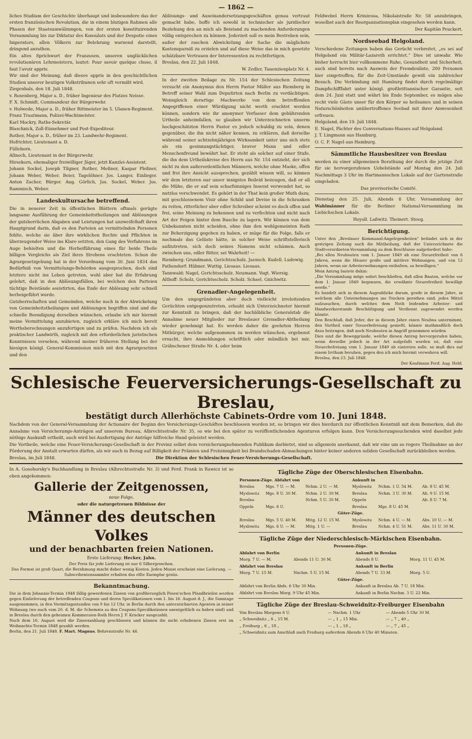— 1862 —
liches Studium der Geschichte überhaupt und insbesondere das der ersten französischen Revolution, die in einem blutigen Rahmen alle Phasen der Staatsumwälzungen, von der ersten konstituirenden Versammlung bis zur Diktatur des Konsulats und der Despotie eines Imperators, allen Völkern zur Belehrung warnend darstellt, dringend anrathen.
Ein altes Sprichwort der Franzosen, unseren unglücklichen revolutionären Lehrmeistern, lautet: Pour savoir quelque chose, il faut l'avoir appris.
Wir sind der Meinung, daß dieses appris in den geschichtlichen Studien unserer heutigen Volkstribunen sehr oft vermißt wird.
Ziegenhals, den 18. Juli 1848.
v. Rosenberg, Major a. D., früher Ingenieur des Platzes Neisse.
F. X. Schmidt, Commandeur der Bürgerwehr.
v. Holwede, Major a. D., früher Rittmeister im 5. Ulanen-Regiment.
Franz Trautmann, Polizei-Wachtmeister.
Karl Mockry, Raths-Sekretär.
Blaschnick, Zoll-Einnehmer und Post-Expediteur.
Rother, Major a. D., früher im 23. Landwehr-Regiment.
Hofrichter, Lieutenant a. D.
Fülleborn.
Allnoch, Lieutenant in der Bürgerwehr.
Hirsekorn, ehemaliger freiwilliger Jäger, jetzt Kanzlei-Assistent.
Johann Sockel, Joseph Tilgner, Rother, Meßner, Kaspar Pleßner, Johann Weber, Weber. Beier, Tagelöhner. Jos. Langer, Einlieger. Anton Zacher, Bürger. Aug. Görlich, Jos. Sockel, Weber. Jos. Rammisch, Weber.
Landeskultursache betreffend.
Die in neuerer Zeit in öffentlichen Blättern oftmals gerügte langsame Ausführung der Gemeinheitstheilungen und Ablösungen der gutsherrlichen Abgaben und Leistungen hat unzweifelhaft ihren Hauptgrund darin, daß es den Parteien an vermittelnden Personen fehlte, welche sie über ihre wirklichen Rechte und Pflichten in überzeugender Weise ins Klare setzten, den Gang des Verfahrens im Auge behielten und die Herbeiführung eines für beide Theile billigen Vergleichs als Ziel ihres Strebens erachteten. Schon die Agrargesetzgebung hat in der Verordnung vom 30. Juni 1834 das Bedürfniß von Vermittelungs-Behörden ausgesprochen, doch sind letztere nicht ins Leben getreten, wohl aber hat die Erfahrung gelehrt, daß in den Ablösungsfällen, bei welchen den Parteien tüchtige Beistände assistirten, das Ende der Ablösung sehr schnell herbeigeführt wurde.
Gutsherrschaften und Gemeinden, welche noch in der Abwickelung von Gemeinheitstheilungen und Ablösungen begriffen sind und die schnelle Beendigung derselben wünschen, erlaube ich mir hiermit meine Vermittelung anzubieten, zugleich erkläre ich mich bereit Werthsberechnungen anzufertigen und zu prüfen. Nachdem ich als praktischer Landwirth, zugleich mit den erforderlichen juristischen Kenntnissen versehen, während meiner früheren Stellung bei der hiesigen königl. General-Kommission mich mit den Agrargesetzen und den
Ablösungs- und Auseinandersetzungsgeschäften genau vertraut gemacht habe, hoffe ich sowohl in technischer als juridischer Beziehung den an mich als Beistand zu machenden Anforderungen völlig entsprechen zu können. Jederzeit soll es mein Bestreben sein, außer der raschen Abwickelung der Sache die möglichste Kostensparniß zu erzielen und auf diese Weise das in mich gesetzte schätzbare Vertrauen der Interessenten zu rechtfertigen.
Breslau, den 22. Juli 1848.
W. Zedler, Tauenzienplatz Nr. 4.
In der zweiten Beilage zu Nr. 154 der Schlesischen Zeitung versucht ein Anonymus den Herrn Pastor Müller aus Riemberg in Betreff seiner Wahl zum Deputirten nach Berlin zu verdächtigen. Wenngleich derartige Machwerke von dem betreffenden Angegriffenen einer Würdigung nicht werth erachtet werden können, sondern wie ihr anonymer Verfasser dem gebührenden Urtheile anheimfallen, so glauben wir Unterzeichneten unserm hochgeschätzten Herrn Pastor es jedoch schuldig zu sein, denen gegenüber, die ihn nicht näher kennen, zu erklären, daß derselbe während seiner achtzehnjährigen Wirksamkeit unter uns sich stets als ein gesinnungstüchtiger, braver Mann und edler Menschenfreund bewährt hat. Er steht als solcher auf einer Stufe, die ihn dem Urtheilskreise des Herrn aus Nr. 154 entzieht, der sich nicht zu den außerordentlichen Männern, welche ohne Maske, offen und frei ihre Ansicht aussprechen, gezählt wissen will, so können wir dem letzteren nur unser innigstes Beileid bezeugen, daß er all die Mühe, die er auf sein scharfsinniges Inserat verwendet hat, so nutzlos verschwendet. Es gehört in der That kein großer Muth dazu, mit geschlossenem Visir ohne Schild und Devise in die Schranken zu reiten, ritterlicher aber edler Schreiber scheint es doch offen und frei, seine Meinung zu bekennen und zu verfechten und nicht nach Art der Feigen hinter dem Busche zu lagern. Wir können von dem Unbekannten nicht scheiden, ohne ihm den wohlgemeinten Rath zur Beherzigung gegeben zu haben, er möge für die Folge, falls er nochmals das Gelüste hätte, in solcher Weise schriftstellerisch aufzutreten, sich doch seines Namens nicht schämen. Auch zwischen uns, edler Ritter, sei Wahrheit! —
Riemberg: Grundmann, Gerichtsscholz. Jaensch. Kudell. Ludewig.
Pathendorf: Hübner. Wuttig. Liesaus. Liesaus.
Tannwald: Nagel, Gerichtsscholz. Neumann. Vogt. Wiersig.
Althoff: Scholz, Gerichtsscholz. Scholz. Schael. Gnichwitz.
Grenadier-Angelegenheit.
Um den ungegründeten aber doch vielleicht irreleitenden Gerüchten entgegenzutreten, erlaubt sich Unterzeichneter hiermit zur Kenntniß zu bringen, daß der hochlöbliche Generalstab die Annahme neuer Mitglieder zur Breslauer Grenadier-Abtheilung wieder genehmigt hat. Es werden daher die geehrten Herren Mitbürger, welche aufgenommen zu werden wünschen, ergebenst ersucht, ihre Anmeldungen schriftlich oder mündlich bei mir, Gräbschener Straße Nr. 4, oder beim
Feldwebel Herrn Krinzessa, Nikolaistraße Nr. 58 anzubringen, woselbst auch der Reorganisationsplan eingesehen werden kann.
Der Kapitän Peuckert.
Nordseebad Helgoland.
Verschiedene Zeitungen haben das Gerücht verbreitet, „es sei auf Helgoland ein Militär-Lazareth errichtet.“ Dies ist unwahr. Wie bisher herrscht hier vollkommene Ruhe, Gesundheit und Sicherheit, auch sind bereits nach Ausweis der Fremdenliste, 200 Personen hier eingetroffen; für die Zeit-Umstände gewiß ein zahlreicher Besuch. Die Verbindung mit Hamburg findet durch regelmäßige Dampfschifffahrt unter königl. großbrittannischer Garantie, seit dem 24. Juni statt und währt bis Ende September, es mögen also recht viele Gäste unser für den Körper so heilsames und in seinen Naturschönheiten unübertroffenes Seebad mit ihrer Anwesenheit erfreuen.
Helgoland, den 19. Juli 1848.
E. Nagel, Pächter des Conversations-Hauses auf Helgoland.
J. T. Lingmann aus Hamburg.
O. C. F. Nagel aus Hamburg.
Sämmtliche Hausbesitzer von Breslau
werden zu einer allgemeinen Berathung der durch die jetzige Zeit für sie hervorgerufenen Uebelstände auf Montag den 24. Juli Nachmittags 3 Uhr im Hartmannschen Lokale auf der Gartenstraße eingeladen.
Das provisorische Comité.
Dienstag den 25. Juli, Abends 8 Uhr, Versammlung der Wahlmänner für die Berliner National-Versammlung im Liebichschen Lokale.
Hoyoll. Laßwitz. Theinert. Steeg.
Berichtigung.
Unter den „Breslauer Kommunal-Angelegenheiten“ befindet sich in der gestrigen Zeitung auch die Mittheilung, daß der Unterzeichnete die Stadtverordneten-Versammlung zu dem Beschlusse aufgefordert habe:
„Bei allen Neubauten vom 1. Januar 1849 ab eine Steuerfreiheit von 6 Jahren, wenn die Häuser große und mittlere Wohnungen, und von 12 Jahren, wenn sie Arbeiterwohnungen enthalten, zu bewilligen.“
Mein Antrag lautete dahin:
„Die Versammlung möge sofort beschließen, daß allen Bauten, welche vor dem 1. Januar 1849 begonnen, die erwähnte Steuerfreiheit bewilligt werde.“
Es handelt sich in diesem Augenblicke darum, grade in diesem Jahre, in welchem alle Unternehmungen ins Stocken gerathen sind, jedes Mittel aufzusuchen, durch welches dem Noth leidenden Arbeiter- und Handwerkerstande Beschäftigung und Verdienst zugewendet werden könnte.
Den Beschluß, daß Jeder, der in diesem Jahre einen Neubau unternimmt, den Vortheil einer Steuerbefreiung genießt, könnte muthmaßlich doch dazu beitragen, daß noch Neubauten in Angriff genommen würden.
Dies sind die Beweggründe, welche diesen Antrag hervorgerufen haben, wenn derselbe jedoch in der Art aufgefaßt worden ist, daß eine Steuerbefreiung vom 1. Januar 1849 ab eintreten solle, so muß dies auf einem Irrthum beruhen, gegen den ich mich hiermit verwahren will.
Breslau, den 23. Juli 1848.
Der Kaufmann Ferd. Aug. Held.
Schlesische Feuerversicherungs-Gesellschaft zu Breslau,
bestätigt durch Allerhöchste Cabinets-Ordre vom 10. Juni 1848.
Nachdem von der General-Versammlung der Actionaire der Beginn des Versicherungs-Geschäftes beschlossen worden ist, so bringen wir dies hierdurch zur öffentlichen Kenntniß mit dem Bemerken, daß die Annahme von Versicherungs-Anträgen auf unserem Bureau, Albrechtsstraße Nr. 35, so wie bei den später zu veröffentlichenden Agenturen erfolgen kann. Den Versicherungssuchenden wird daselbst jede nöthige Auskunft ertheilt, auch wird bei Ausfertigung der Anträge hilfreiche Hand geleistet werden.
Die Vortheile, welche eine Feuer-Versicherungs-Gesellschaft in der Provinz selbst dem versicherungnehmenden Publikum darbietet, sind so allgemein anerkannt, daß wir eine um so regere Theilnahme an der Förderung der Anstalt erwarten dürfen, als wir auch in Bezug auf Billigkeit der Prämien und Freisinnigkeit bei Brandschaden-Abmachungen hinter keiner anderen soliden Gesellschaft zurückbleiben werden.
Breslau, im Juli 1848. Die Direktion der Schlesischen Feuer-Versicherungs-Gesellschaft.
In A. Gosohorsky's Buchhandlung in Breslau (Albrechtsstraße Nr. 3) und Ferd. Frank in Rawicz ist so eben angekommen:
Gallerie der Zeitgenossen,
neue Folge,
oder die naturgetreuen Bildnisse der
Männer des deutschen Volkes
und der benachbarten freien Nationen.
Erste Lieferung: Hecker, Jahn.
Der Preis für jede Lieferung ist nur 6 Silbergroschen.
Das Format ist groß Quart, die Berahmung macht daher wenig Kosten. Jeden Monat erscheint eine Lieferung. — Subscribentensammler erhalten das elfte Exemplar gratis.
Bekanntmachung.
Die in dem Johannis-Termin 1848 fällig gewordenen Zinsen von großherzoglich Posen'schen Pfandbriefen werden gegen Einlieferung der betreffenden Coupons und deren Specifikationen vom 1. bis 16. August d. J., die Sonntage ausgenommen, in den Vormittagsstunden von 9 bis 12 Uhr, in Berlin durch den unterzeichneten Agenten in seiner Wohnung (wo auch vom 20. d. M. die Schemata zu den Coupons-Specifikationen unentgeltlich zu haben sind) und in Breslau durch den geheimen Kommerzien-Rath Herrn J. F. Kracker ausgezahlt.
Nach dem 16. August wird die Zinsenzahlung geschlossen und können die nicht erhobenen Zinsen erst im Weihnachts-Termin 1848 gezahlt werden.
Berlin, den 21. Juli 1848. F. Mart. Magnus, Behrenstraße Nr. 46.
Tägliche Züge der Oberschlesischen Eisenbahn.
| Personen-Züge. Abfahrt von | | | | Ankunft in | | |
| --- | --- | --- | --- | --- | --- | --- |
| Breslau | Mgs. 7 U. — M. | Nchm. 2 U. — M. | | Myslowitz | Nchm. 1 U. 54 M. | Ab. 8 U. 45 M. |
| Myslowitz | Mgs. 8 U. 30 M. | Nchm. 2 U. 30 M. | | Breslau | Nchm. 3 U. 30 M. | Ab. 9 U. 15 M. |
| Breslau | | Nchm. 5 U. 30 M. | | Oppeln | | Ab. 8 U. 7 M. |
| Oppeln | Mgs. 6 U. | | | Breslau | Mgs. 8 U. 45 M. | |
| Güter-Züge. | | | | | | |
| Breslau | Mgs. 5 U. 40 M. | Mttg. 12 U. 15 M. | | Myslowitz | Nchm. 4 U. — M. | Abs. 10 U. — M. |
| Myslowitz | Mgs. 6 U. — M. | Mttg. 1 U. — | | Breslau | Nchm. 4 U. 51 M. | Abs. 11 U. 30 M. |
Tägliche Züge der Niederschlesisch-Märkischen Eisenbahn.
| Personen-Züge. | | | |
| --- | --- | --- | --- |
| Abfahrt von Berlin | | Ankunft in Breslau | |
| Morg. 7 U. — M. | Abends 11 U. 30 M. | Abends 8 U. | Morg. 11 U. 45 M. |
| Abfahrt von Breslau | | Ankunft in Berlin | |
| Morg. 7 U. 15 M. | Nachm. 5 U. 15 M. | Abends 7 U. 33 M. | Morg. 5 U. |
| Güter-Züge. | | | |
| Abfahrt von Berlin Abds. 6 Uhr 30 Min. | | Ankunft in Breslau Ab. 7 U. 18 Min. | |
| Abfahrt von Breslau Morg. 9 Uhr 45 Min. | | Ankunft in Berlin Nachm. 3 U. 22 Min. | |
Tägliche Züge der Breslau-Schweidnitz-Freiburger Eisenbahn
| Von Breslau Morgens 6 U. | — Nachm. 1 Uhr | — Abends 5 Uhr 30 M. |
| „ Schweidnitz „ 6 „ 15 M. | — „ 1 „ 15 Min. | — „ 7 „ 40 „ |
| „ Freiburg „ 6 „ 18 „ | — „ 1 „ 18 „ | — „ 7 „ 45 „ |
| „ Schweidnitz zum Anschluß nach Freiburg außerdem Abends 6 Uhr 40 Minuten. | | |